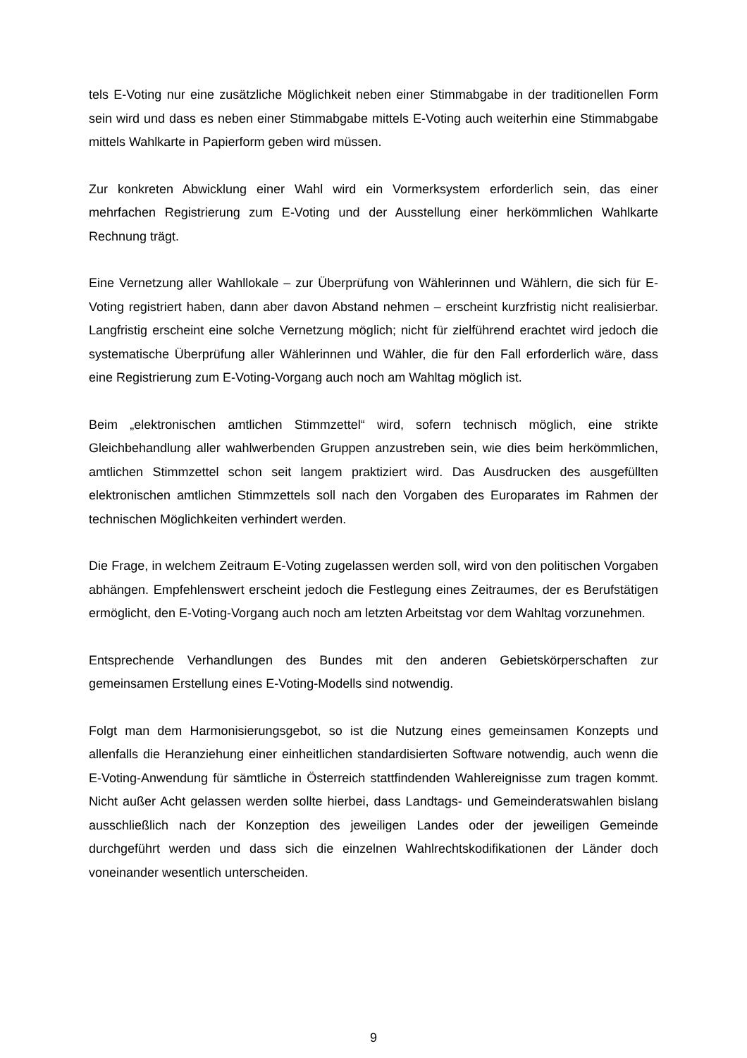tels E-Voting nur eine zusätzliche Möglichkeit neben einer Stimmabgabe in der traditionellen Form sein wird und dass es neben einer Stimmabgabe mittels E-Voting auch weiterhin eine Stimmabgabe mittels Wahlkarte in Papierform geben wird müssen.
Zur konkreten Abwicklung einer Wahl wird ein Vormerksystem erforderlich sein, das einer mehrfachen Registrierung zum E-Voting und der Ausstellung einer herkömmlichen Wahlkarte Rechnung trägt.
Eine Vernetzung aller Wahllokale – zur Überprüfung von Wählerinnen und Wählern, die sich für E-Voting registriert haben, dann aber davon Abstand nehmen – erscheint kurzfristig nicht realisierbar. Langfristig erscheint eine solche Vernetzung möglich; nicht für zielführend erachtet wird jedoch die systematische Überprüfung aller Wählerinnen und Wähler, die für den Fall erforderlich wäre, dass eine Registrierung zum E-Voting-Vorgang auch noch am Wahltag möglich ist.
Beim „elektronischen amtlichen Stimmzettel“ wird, sofern technisch möglich, eine strikte Gleichbehandlung aller wahlwerbenden Gruppen anzustreben sein, wie dies beim herkömmlichen, amtlichen Stimmzettel schon seit langem praktiziert wird. Das Ausdrucken des ausgefüllten elektronischen amtlichen Stimmzettels soll nach den Vorgaben des Europarates im Rahmen der technischen Möglichkeiten verhindert werden.
Die Frage, in welchem Zeitraum E-Voting zugelassen werden soll, wird von den politischen Vorgaben abhängen. Empfehlenswert erscheint jedoch die Festlegung eines Zeitraumes, der es Berufstätigen ermöglicht, den E-Voting-Vorgang auch noch am letzten Arbeitstag vor dem Wahltag vorzunehmen.
Entsprechende Verhandlungen des Bundes mit den anderen Gebietskörperschaften zur gemeinsamen Erstellung eines E-Voting-Modells sind notwendig.
Folgt man dem Harmonisierungsgebot, so ist die Nutzung eines gemeinsamen Konzepts und allenfalls die Heranziehung einer einheitlichen standardisierten Software notwendig, auch wenn die E-Voting-Anwendung für sämtliche in Österreich stattfindenden Wahlereignisse zum tragen kommt. Nicht außer Acht gelassen werden sollte hierbei, dass Landtags- und Gemeinderatswahlen bislang ausschließlich nach der Konzeption des jeweiligen Landes oder der jeweiligen Gemeinde durchgeführt werden und dass sich die einzelnen Wahlrechtskodifikationen der Länder doch voneinander wesentlich unterscheiden.
9